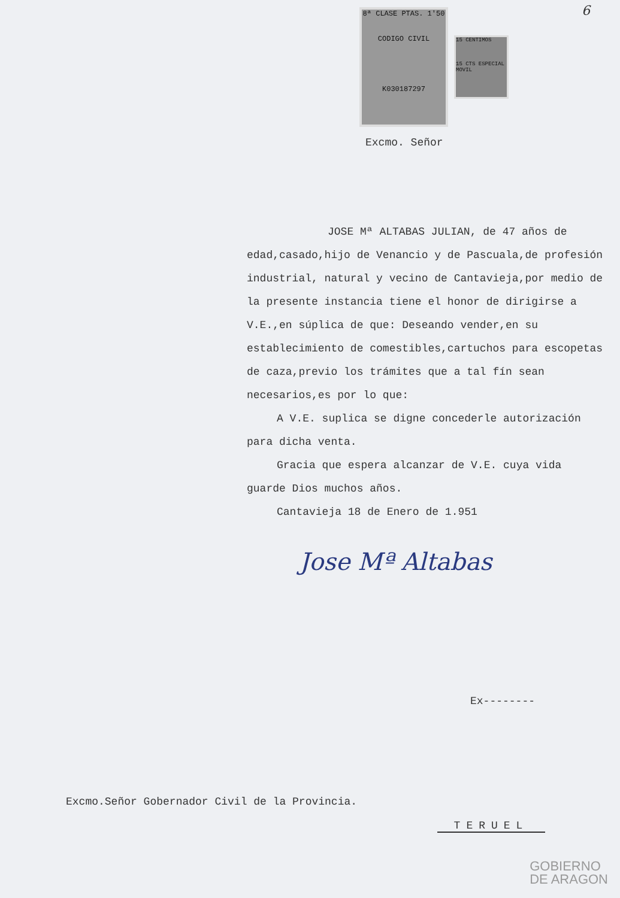6
8ª CLASE PTAS. 1'50
CODIGO CIVIL
K030187297
15 CENTIMOS
15 CTS ESPECIAL MOVIL
Excmo. Señor
JOSE Mª ALTABAS JULIAN, de 47 años de edad,casado,hijo de Venancio y de Pascuala,de profesión industrial, natural y vecino de Cantavieja,por medio de la presente instancia tiene el honor de dirigirse a V.E.,en súplica de que: Deseando vender,en su establecimiento de comestibles,cartuchos para escopetas de caza,previo los trámites que a tal fín sean necesarios,es por lo que:
A V.E. suplica se digne concederle autorización para dicha venta.
Gracia que espera alcanzar de V.E. cuya vida guarde Dios muchos años.
Cantavieja 18 de Enero de 1.951
Jose Mª Altabas
Ex--------
Excmo.Señor Gobernador Civil de la Provincia.
TERUEL
GOBIERNO
DE ARAGON